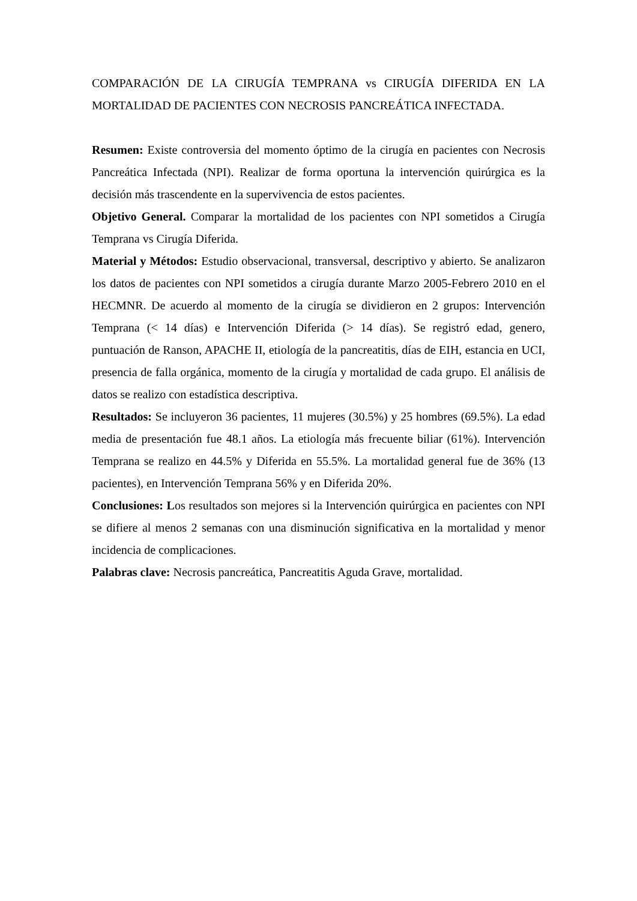COMPARACIÓN DE LA CIRUGÍA TEMPRANA vs CIRUGÍA DIFERIDA EN LA MORTALIDAD DE PACIENTES CON NECROSIS PANCREÁTICA INFECTADA.
Resumen: Existe controversia del momento óptimo de la cirugía en pacientes con Necrosis Pancreática Infectada (NPI). Realizar de forma oportuna la intervención quirúrgica es la decisión más trascendente en la supervivencia de estos pacientes.
Objetivo General. Comparar la mortalidad de los pacientes con NPI sometidos a Cirugía Temprana vs Cirugía Diferida.
Material y Métodos: Estudio observacional, transversal, descriptivo y abierto. Se analizaron los datos de pacientes con NPI sometidos a cirugía durante Marzo 2005-Febrero 2010 en el HECMNR. De acuerdo al momento de la cirugía se dividieron en 2 grupos: Intervención Temprana (< 14 días) e Intervención Diferida (> 14 días). Se registró edad, genero, puntuación de Ranson, APACHE II, etiología de la pancreatitis, días de EIH, estancia en UCI, presencia de falla orgánica, momento de la cirugía y mortalidad de cada grupo. El análisis de datos se realizo con estadística descriptiva.
Resultados: Se incluyeron 36 pacientes, 11 mujeres (30.5%) y 25 hombres (69.5%). La edad media de presentación fue 48.1 años. La etiología más frecuente biliar (61%). Intervención Temprana se realizo en 44.5% y Diferida en 55.5%. La mortalidad general fue de 36% (13 pacientes), en Intervención Temprana 56% y en Diferida 20%.
Conclusiones: Los resultados son mejores si la Intervención quirúrgica en pacientes con NPI se difiere al menos 2 semanas con una disminución significativa en la mortalidad y menor incidencia de complicaciones.
Palabras clave: Necrosis pancreática, Pancreatitis Aguda Grave, mortalidad.